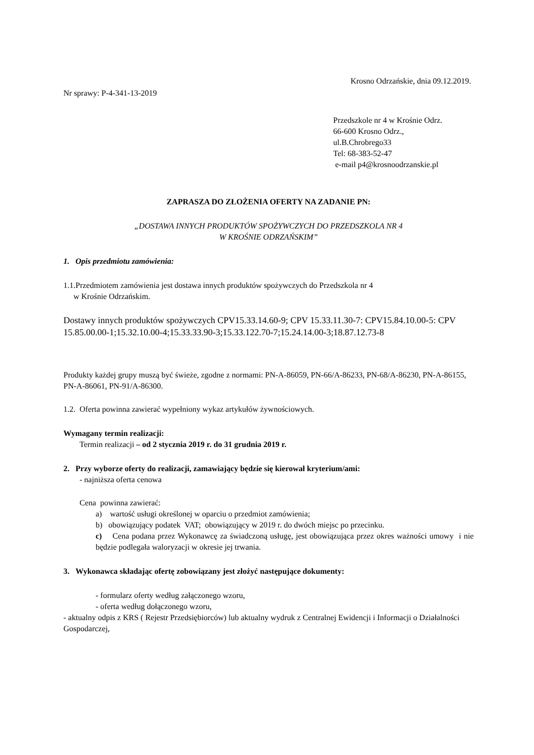Krosno Odrzańskie, dnia 09.12.2019.
Nr sprawy: P-4-341-13-2019
Przedszkole nr 4 w Krośnie Odrz.
66-600 Krosno Odrz.,
ul.B.Chrobrego33
Tel: 68-383-52-47
e-mail p4@krosnoodrzanskie.pl
ZAPRASZA DO ZŁOŻENIA OFERTY NA ZADANIE PN:
„DOSTAWA INNYCH PRODUKTÓW SPOŻYWCZYCH DO PRZEDSZKOLA NR 4
W KROŚNIE ODRZAŃSKIM”
1. Opis przedmiotu zamówienia:
1.1.Przedmiotem zamówienia jest dostawa innych produktów spożywczych do Przedszkola nr 4
w Krośnie Odrzańskim.
Dostawy innych produktów spożywczych CPV15.33.14.60-9; CPV 15.33.11.30-7: CPV15.84.10.00-5: CPV 15.85.00.00-1;15.32.10.00-4;15.33.33.90-3;15.33.122.70-7;15.24.14.00-3;18.87.12.73-8
Produkty każdej grupy muszą być świeże, zgodne z normami: PN-A-86059, PN-66/A-86233, PN-68/A-86230, PN-A-86155, PN-A-86061, PN-91/A-86300.
1.2. Oferta powinna zawierać wypełniony wykaz artykułów żywnościowych.
Wymagany termin realizacji:
Termin realizacji – od 2 stycznia 2019 r. do 31 grudnia 2019 r.
2. Przy wyborze oferty do realizacji, zamawiający będzie się kierował kryterium/ami:
- najniższa oferta cenowa
Cena powinna zawierać:
a) wartość usługi określonej w oparciu o przedmiot zamówienia;
b) obowiązujący podatek VAT; obowiązujący w 2019 r. do dwóch miejsc po przecinku.
c) Cena podana przez Wykonawcę za świadczoną usługę, jest obowiązująca przez okres ważności umowy i nie będzie podlegała waloryzacji w okresie jej trwania.
3. Wykonawca składając ofertę zobowiązany jest złożyć następujące dokumenty:
- formularz oferty według załączonego wzoru,
- oferta według dołączonego wzoru,
- aktualny odpis z KRS ( Rejestr Przedsiębiorców) lub aktualny wydruk z Centralnej Ewidencji i Informacji o Działalności Gospodarczej,